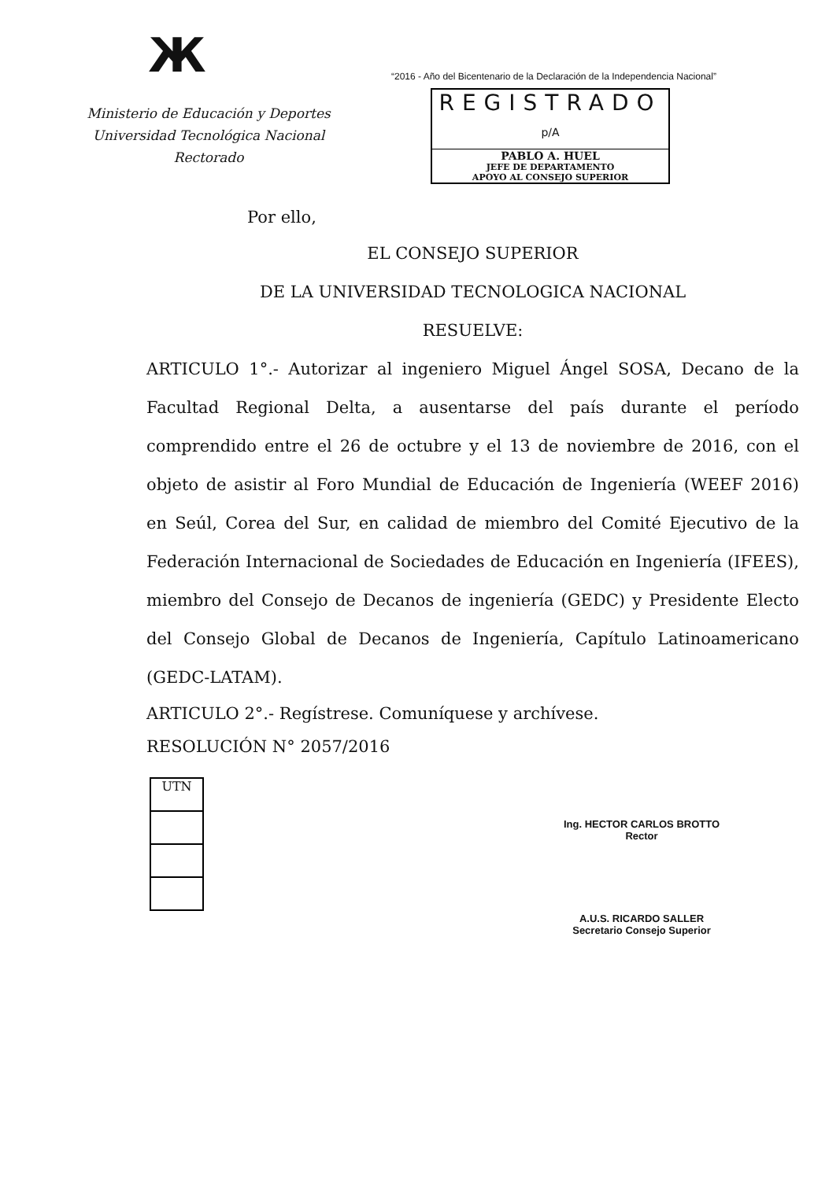Ж
Ministerio de Educación y Deportes
Universidad Tecnológica Nacional
Rectorado
“2016 - Año del Bicentenario de la Declaración de la Independencia Nacional”
REGISTRADO
p/A
PABLO A. HUEL
JEFE DE DEPARTAMENTO
APOYO AL CONSEJO SUPERIOR
Por ello,
EL CONSEJO SUPERIOR
DE LA UNIVERSIDAD TECNOLOGICA NACIONAL
RESUELVE:
ARTICULO 1°.- Autorizar al ingeniero Miguel Ángel SOSA, Decano de la Facultad Regional Delta, a ausentarse del país durante el período comprendido entre el 26 de octubre y el 13 de noviembre de 2016, con el objeto de asistir al Foro Mundial de Educación de Ingeniería (WEEF 2016) en Seúl, Corea del Sur, en calidad de miembro del Comité Ejecutivo de la Federación Internacional de Sociedades de Educación en Ingeniería (IFEES), miembro del Consejo de Decanos de ingeniería (GEDC) y Presidente Electo del Consejo Global de Decanos de Ingeniería, Capítulo Latinoamericano (GEDC-LATAM).
ARTICULO 2°.- Regístrese. Comuníquese y archívese.
RESOLUCIÓN N° 2057/2016
UTN
Ing. HECTOR CARLOS BROTTO
Rector
A.U.S. RICARDO SALLER
Secretario Consejo Superior